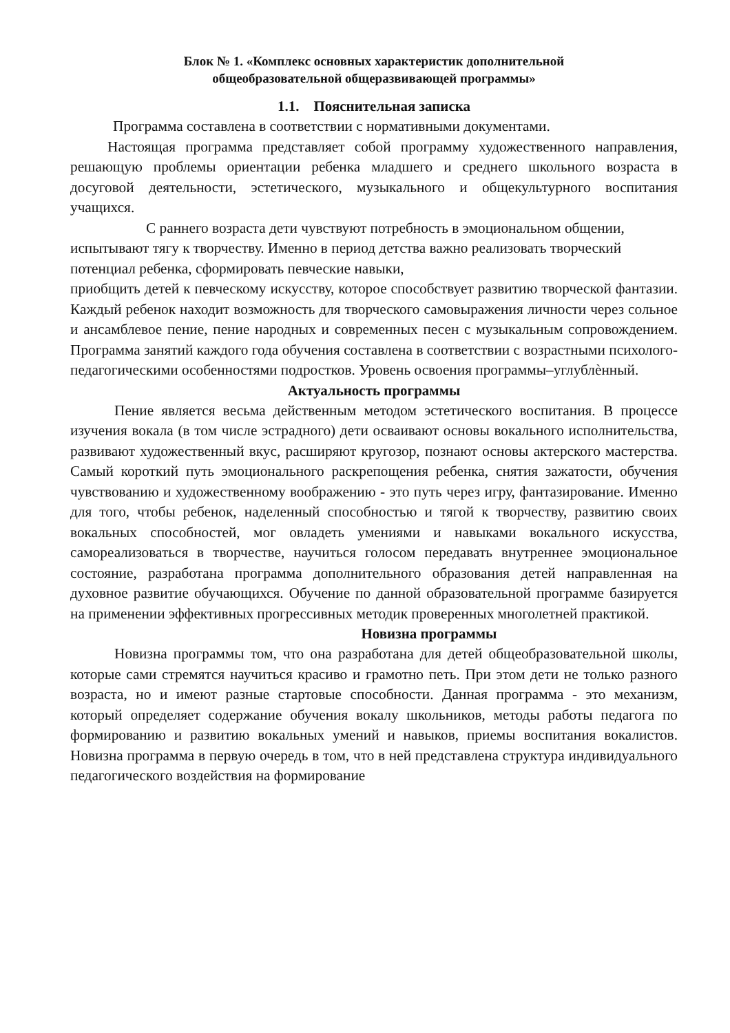Блок № 1. «Комплекс основных характеристик дополнительной
общеобразовательной общеразвивающей программы»
1.1. Пояснительная записка
Программа составлена в соответствии с нормативными документами.
Настоящая программа представляет собой программу художественного направления, решающую проблемы ориентации ребенка младшего и среднего школьного возраста в досуговой деятельности, эстетического, музыкального и общекультурного воспитания учащихся.
С раннего возраста дети чувствуют потребность в эмоциональном общении, испытывают тягу к творчеству. Именно в период детства важно реализовать творческий потенциал ребенка, сформировать певческие навыки,
приобщить детей к певческому искусству, которое способствует развитию творческой фантазии. Каждый ребенок находит возможность для творческого самовыражения личности через сольное и ансамблевое пение, пение народных и современных песен с музыкальным сопровождением. Программа занятий каждого года обучения составлена в соответствии с возрастными психолого-педагогическими особенностями подростков. Уровень освоения программы–углублѐнный.
Актуальность программы
Пение является весьма действенным методом эстетического воспитания. В процессе изучения вокала (в том числе эстрадного) дети осваивают основы вокального исполнительства, развивают художественный вкус, расширяют кругозор, познают основы актерского мастерства. Самый короткий путь эмоционального раскрепощения ребенка, снятия зажатости, обучения чувствованию и художественному воображению - это путь через игру, фантазирование. Именно для того, чтобы ребенок, наделенный способностью и тягой к творчеству, развитию своих вокальных способностей, мог овладеть умениями и навыками вокального искусства, самореализоваться в творчестве, научиться голосом передавать внутреннее эмоциональное состояние, разработана программа дополнительного образования детей направленная на духовное развитие обучающихся. Обучение по данной образовательной программе базируется на применении эффективных прогрессивных методик проверенных многолетней практикой.
Новизна программы
Новизна программы том, что она разработана для детей общеобразовательной школы, которые сами стремятся научиться красиво и грамотно петь. При этом дети не только разного возраста, но и имеют разные стартовые способности. Данная программа - это механизм, который определяет содержание обучения вокалу школьников, методы работы педагога по формированию и развитию вокальных умений и навыков, приемы воспитания вокалистов. Новизна программа в первую очередь в том, что в ней представлена структура индивидуального педагогического воздействия на формирование